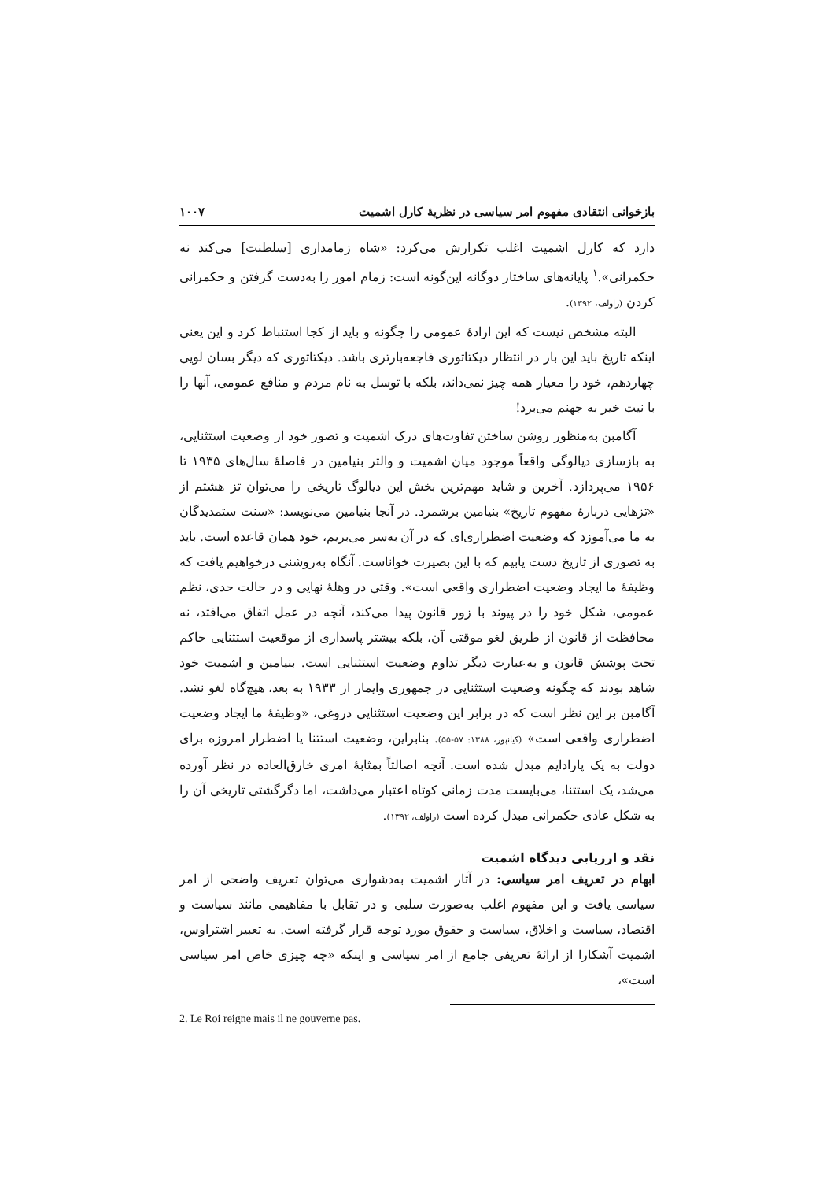بازخوانی انتقادی مفهوم امر سیاسی در نظریهٔ کارل اشمیت ۱۰۰۷
دارد که کارل اشمیت اغلب تکرارش می‌کرد: «شاه زمامداری [سلطنت] می‌کند نه حکمرانی».<sup>۱</sup> پایانه‌های ساختار دوگانه این‌گونه است: زمام امور را به‌دست گرفتن و حکمرانی کردن (راولف، ۱۳۹۲).
البته مشخص نیست که این ارادهٔ عمومی را چگونه و باید از کجا استنباط کرد و این یعنی اینکه تاریخ باید این بار در انتظار دیکتاتوری فاجعه‌بارتری باشد. دیکتاتوری که دیگر بسان لویی چهاردهم، خود را معیار همه چیز نمی‌داند، بلکه با توسل به نام مردم و منافع عمومی، آنها را با نیت خیر به جهنم می‌برد!
آگامبن به‌منظور روشن ساختن تفاوت‌های درک اشمیت و تصور خود از وضعیت استثنایی، به بازسازی دیالوگی واقعاً موجود میان اشمیت و والتر بنیامین در فاصلهٔ سال‌های ۱۹۳۵ تا ۱۹۵۶ می‌پردازد. آخرین و شاید مهم‌ترین بخش این دیالوگ تاریخی را می‌توان تز هشتم از «تزهایی دربارهٔ مفهوم تاریخ» بنیامین برشمرد. در آنجا بنیامین می‌نویسد: «سنت ستمدیدگان به ما می‌آموزد که وضعیت اضطراری‌ای که در آن به‌سر می‌بریم، خود همان قاعده است. باید به تصوری از تاریخ دست یابیم که با این بصیرت خواناست. آنگاه به‌روشنی درخواهیم یافت که وظیفهٔ ما ایجاد وضعیت اضطراری واقعی است». وقتی در وهلهٔ نهایی و در حالت حدی، نظم عمومی، شکل خود را در پیوند با زور قانون پیدا می‌کند، آنچه در عمل اتفاق می‌افتد، نه محافظت از قانون از طریق لغو موقتی آن، بلکه بیشتر پاسداری از موقعیت استثنایی حاکم تحت پوشش قانون و به‌عبارت دیگر تداوم وضعیت استثنایی است. بنیامین و اشمیت خود شاهد بودند که چگونه وضعیت استثنایی در جمهوری وایمار از ۱۹۳۳ به بعد، هیچ‌گاه لغو نشد. آگامبن بر این نظر است که در برابر این وضعیت استثنایی دروغی، «وظیفهٔ ما ایجاد وضعیت اضطراری واقعی است» (کیانپور، ۱۳۸۸: ۵۷-۵۵). بنابراین، وضعیت استثنا یا اضطرار امروزه برای دولت به یک پارادایم مبدل شده است. آنچه اصالتاً بمثابهٔ امری خارق‌العاده در نظر آورده می‌شد، یک استثنا، می‌بایست مدت زمانی کوتاه اعتبار می‌داشت، اما دگرگشتی تاریخی آن را به شکل عادی حکمرانی مبدل کرده است (راولف، ۱۳۹۲).
نقد و ارزیابی دیدگاه اشمیت
ابهام در تعریف امر سیاسی: در آثار اشمیت به‌دشواری می‌توان تعریف واضحی از امر سیاسی یافت و این مفهوم اغلب به‌صورت سلبی و در تقابل با مفاهیمی مانند سیاست و اقتصاد، سیاست و اخلاق، سیاست و حقوق مورد توجه قرار گرفته است. به تعبیر اشتراوس، اشمیت آشکارا از ارائهٔ تعریفی جامع از امر سیاسی و اینکه «چه چیزی خاص امر سیاسی است»،
2. Le Roi reigne mais il ne gouverne pas.